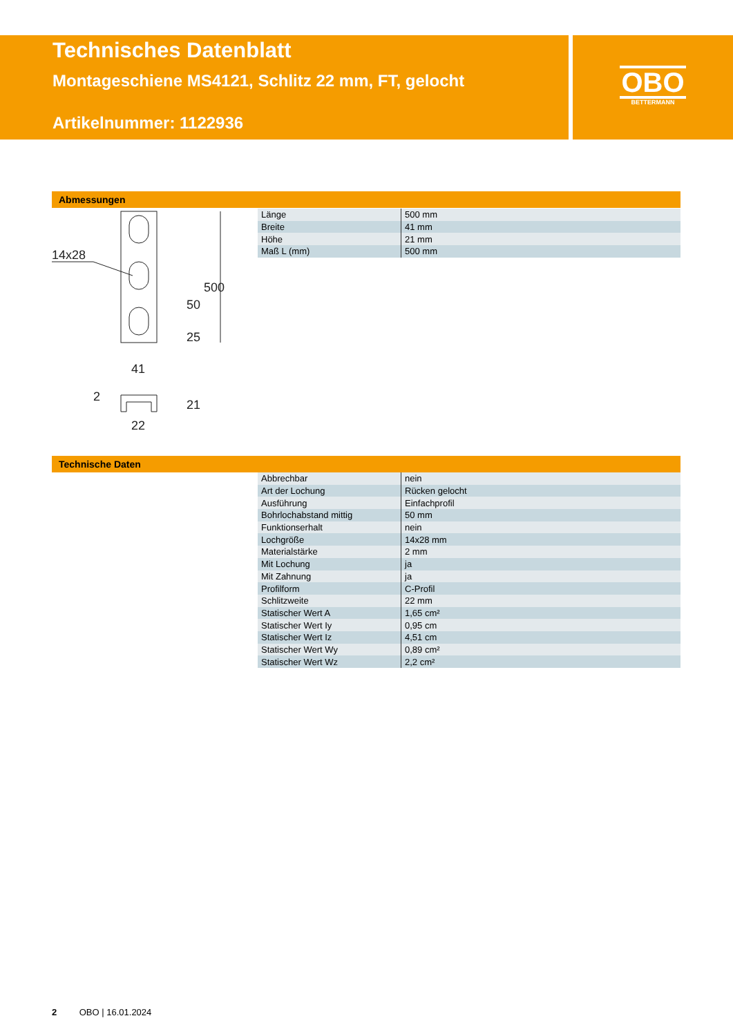Technisches Datenblatt
Montageschiene MS4121, Schlitz 22 mm, FT, gelocht
Artikelnummer: 1122936
OBO
BETTERMANN
Abmessungen
14x28
41
22
500
50
25
21
2
| Länge | 500 mm |
| Breite | 41 mm |
| Höhe | 21 mm |
| Maß L (mm) | 500 mm |
Technische Daten
| Abbrechbar | nein |
| Art der Lochung | Rücken gelocht |
| Ausführung | Einfachprofil |
| Bohrlochabstand mittig | 50 mm |
| Funktionserhalt | nein |
| Lochgröße | 14x28 mm |
| Materialstärke | 2 mm |
| Mit Lochung | ja |
| Mit Zahnung | ja |
| Profilform | C-Profil |
| Schlitzweite | 22 mm |
| Statischer Wert A | 1,65 cm² |
| Statischer Wert Iy | 0,95 cm |
| Statischer Wert Iz | 4,51 cm |
| Statischer Wert Wy | 0,89 cm² |
| Statischer Wert Wz | 2,2 cm² |
2 OBO | 16.01.2024